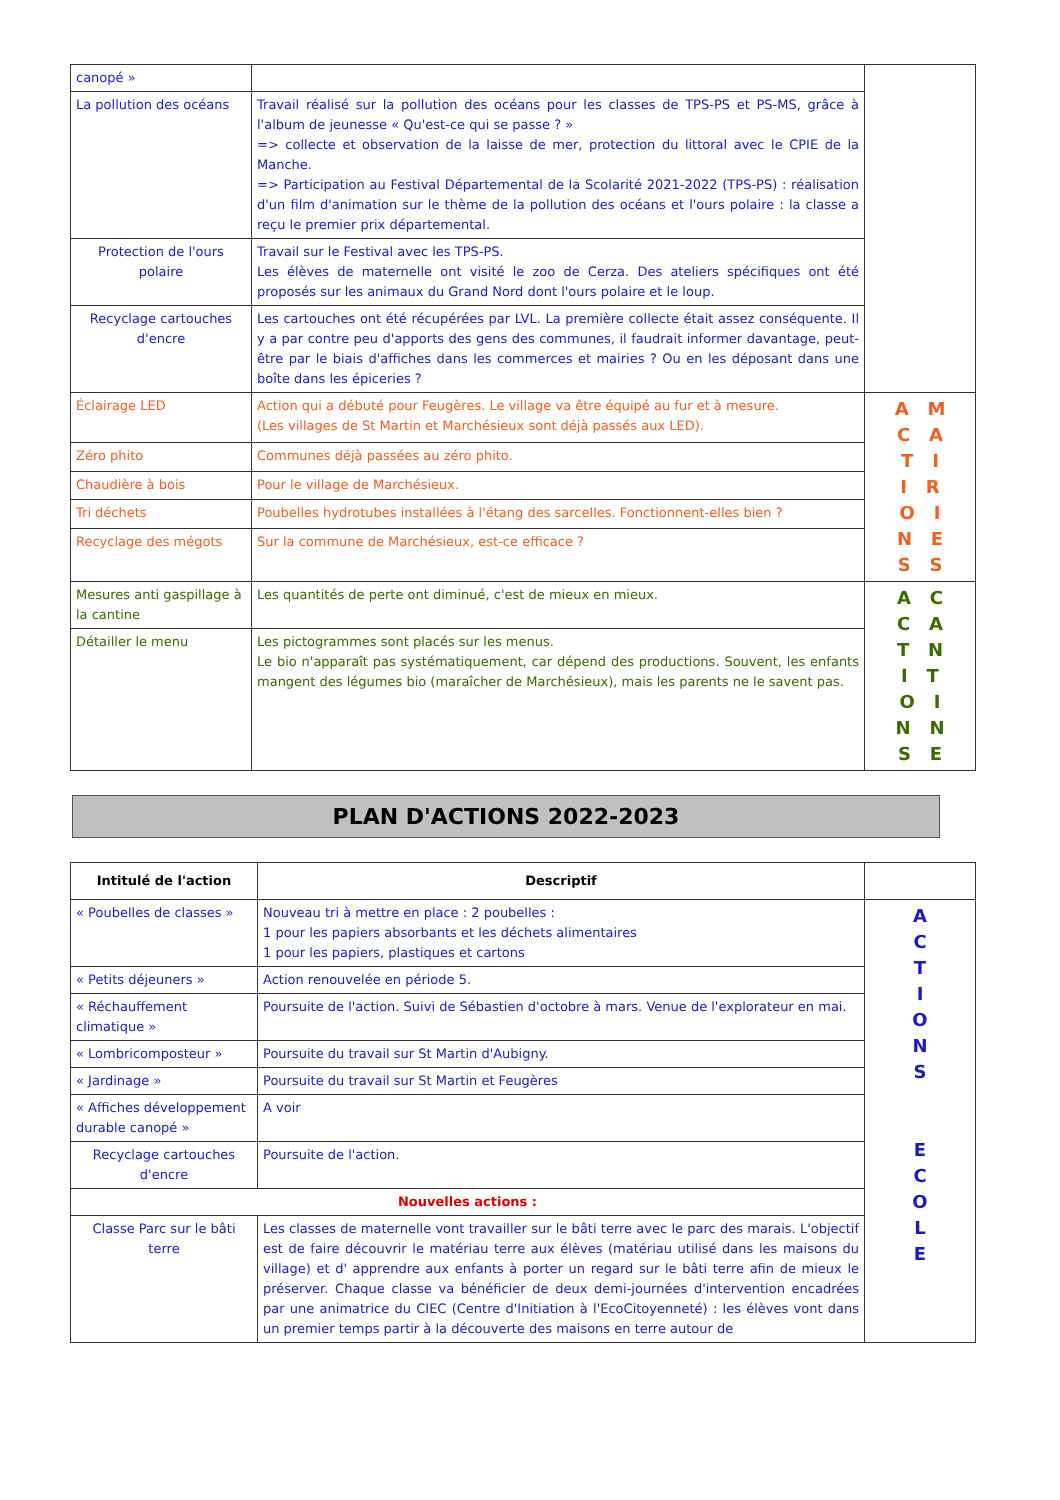| canopé » | | |
| La pollution des océans | Travail réalisé sur la pollution des océans pour les classes de TPS-PS et PS-MS, grâce à l'album de jeunesse « Qu'est-ce qui se passe ? » => collecte et observation de la laisse de mer, protection du littoral avec le CPIE de la Manche. => Participation au Festival Départemental de la Scolarité 2021-2022 (TPS-PS) : réalisation d'un film d'animation sur le thème de la pollution des océans et l'ours polaire : la classe a reçu le premier prix départemental. | |
| Protection de l'ours polaire | Travail sur le Festival avec les TPS-PS. Les élèves de maternelle ont visité le zoo de Cerza. Des ateliers spécifiques ont été proposés sur les animaux du Grand Nord dont l'ours polaire et le loup. | |
| Recyclage cartouches d'encre | Les cartouches ont été récupérées par LVL. La première collecte était assez conséquente. Il y a par contre peu d'apports des gens des communes, il faudrait informer davantage, peut-être par le biais d'affiches dans les commerces et mairies ? Ou en les déposant dans une boîte dans les épiceries ? | |
| Éclairage LED | Action qui a débuté pour Feugères. Le village va être équipé au fur et à mesure. (Les villages de St Martin et Marchésieux sont déjà passés aux LED). | A M C A T I I R O I N E S S |
| Zéro phito | Communes déjà passées au zéro phito. | |
| Chaudière à bois | Pour le village de Marchésieux. | |
| Tri déchets | Poubelles hydrotubes installées à l'étang des sarcelles. Fonctionnent-elles bien ? | |
| Recyclage des mégots | Sur la commune de Marchésieux, est-ce efficace ? | |
| Mesures anti gaspillage à la cantine | Les quantités de perte ont diminué, c'est de mieux en mieux. | A C C A T N I T O I N N S E |
| Détailler le menu | Les pictogrammes sont placés sur les menus. Le bio n'apparaît pas systématiquement, car dépend des productions. Souvent, les enfants mangent des légumes bio (maraîcher de Marchésieux), mais les parents ne le savent pas. | |
PLAN D'ACTIONS 2022-2023
| Intitulé de l'action | Descriptif | |
| --- | --- | --- |
| « Poubelles de classes » | Nouveau tri à mettre en place : 2 poubelles : 1 pour les papiers absorbants et les déchets alimentaires 1 pour les papiers, plastiques et cartons | A C T I O N S E C O L E |
| « Petits déjeuners » | Action renouvelée en période 5. | |
| « Réchauffement climatique » | Poursuite de l'action. Suivi de Sébastien d'octobre à mars. Venue de l'explorateur en mai. | |
| « Lombricomposteur » | Poursuite du travail sur St Martin d'Aubigny. | |
| « Jardinage » | Poursuite du travail sur St Martin et Feugères | |
| « Affiches développement durable canopé » | A voir | |
| Recyclage cartouches d'encre | Poursuite de l'action. | |
| Nouvelles actions : | | |
| Classe Parc sur le bâti terre | Les classes de maternelle vont travailler sur le bâti terre avec le parc des marais. L'objectif est de faire découvrir le matériau terre aux élèves (matériau utilisé dans les maisons du village) et d' apprendre aux enfants à porter un regard sur le bâti terre afin de mieux le préserver. Chaque classe va bénéficier de deux demi-journées d'intervention encadrées par une animatrice du CIEC (Centre d'Initiation à l'EcoCitoyenneté) : les élèves vont dans un premier temps partir à la découverte des maisons en terre autour de | |